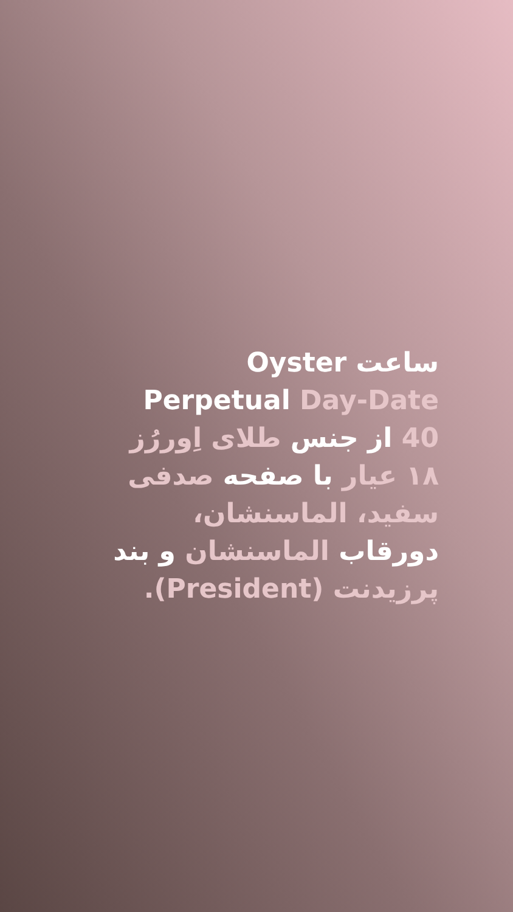ساعت Oyster Perpetual Day-Date 40 از جنس طلای اِوررُز ۱۸ عیار با صفحه صدفی سفید، الماسنشان، دورقاب الماسنشان و بند پرزیدنت (President).